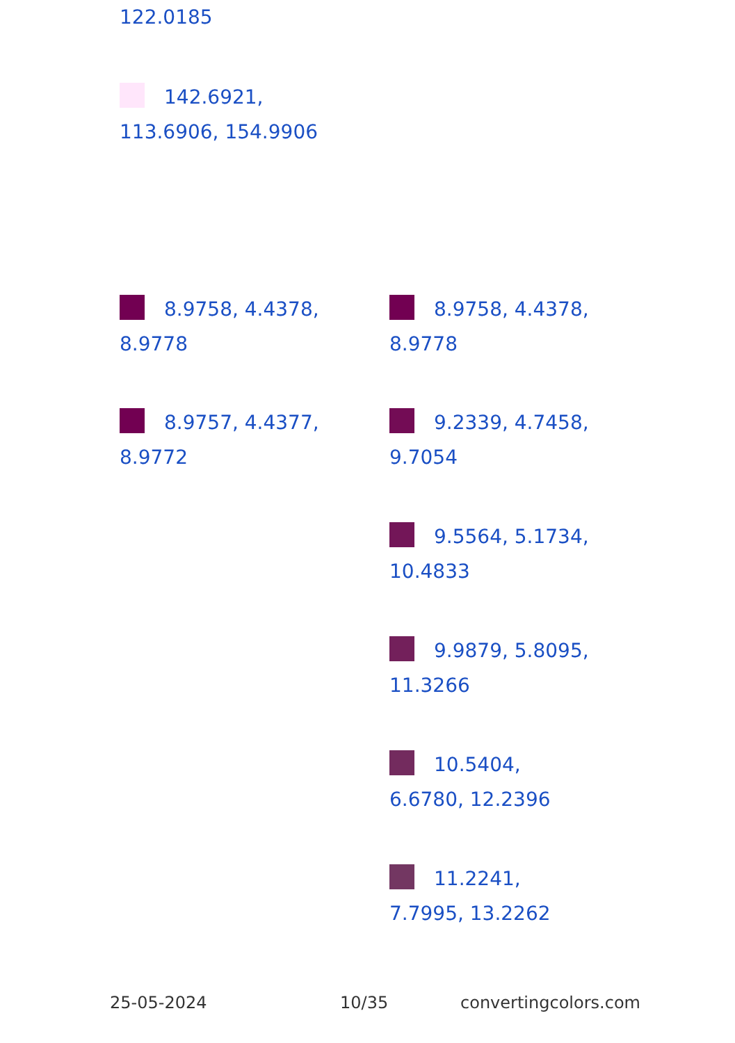122.0185
142.6921, 113.6906, 154.9906
8.9758, 4.4378, 8.9778
8.9758, 4.4378, 8.9778
8.9757, 4.4377, 8.9772
9.2339, 4.7458, 9.7054
9.5564, 5.1734, 10.4833
9.9879, 5.8095, 11.3266
10.5404, 6.6780, 12.2396
11.2241, 7.7995, 13.2262
25-05-2024 10/35 convertingcolors.com